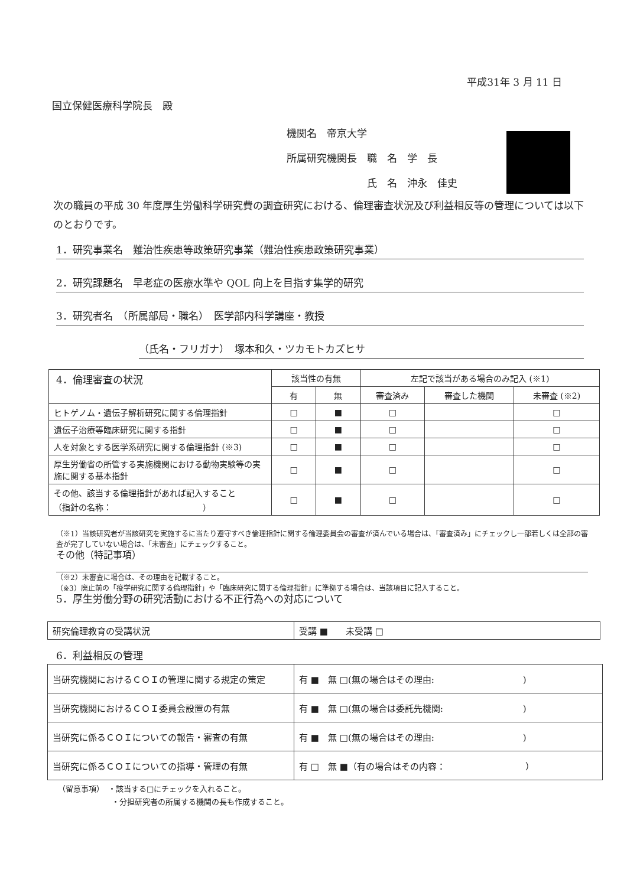平成31年 3 月 11 日
国立保健医療科学院長　殿
機関名　帝京大学
所属研究機関長　職　名　学　長
　　　　　　　　氏　名　沖永　佳史
次の職員の平成 30 年度厚生労働科学研究費の調査研究における、倫理審査状況及び利益相反等の管理については以下のとおりです。
1．研究事業名　難治性疾患等政策研究事業（難治性疾患政策研究事業）
2．研究課題名　早老症の医療水準や QOL 向上を目指す集学的研究
3．研究者名　（所属部局・職名）　医学部内科学講座・教授
（氏名・フリガナ）　塚本和久・ツカモトカズヒサ
4．倫理審査の状況
| | 該当性の有無 | | 左記で該当がある場合のみ記入 (※1) | | |
| --- | --- | --- | --- | --- | --- |
| | 有 | 無 | 審査済み | 審査した機関 | 未審査 (※2) |
| ヒトゲノム・遺伝子解析研究に関する倫理指針 | □ | ■ | □ | | □ |
| 遺伝子治療等臨床研究に関する指針 | □ | ■ | □ | | □ |
| 人を対象とする医学系研究に関する倫理指針 (※3) | □ | ■ | □ | | □ |
| 厚生労働省の所管する実施機関における動物実験等の実施に関する基本指針 | □ | ■ | □ | | □ |
| その他、該当する倫理指針があれば記入すること （指針の名称： ） | □ | ■ | □ | | □ |
（※1）当該研究者が当該研究を実施するに当たり遵守すべき倫理指針に関する倫理委員会の審査が済んでいる場合は、「審査済み」にチェックし一部若しくは全部の審査が完了していない場合は、「未審査」にチェックすること。
その他（特記事項）
（※2）未審査に場合は、その理由を記載すること。
（※3）廃止前の「疫学研究に関する倫理指針」や「臨床研究に関する倫理指針」に準拠する場合は、当該項目に記入すること。
5．厚生労働分野の研究活動における不正行為への対応について
| 研究倫理教育の受講状況 | 受講 ■ 未受講 □ |
6．利益相反の管理
| 当研究機関におけるＣＯＩの管理に関する規定の策定 | 有 ■ 無 □(無の場合はその理由: ) |
| 当研究機関におけるＣＯＩ委員会設置の有無 | 有 ■ 無 □(無の場合は委託先機関: ) |
| 当研究に係るＣＯＩについての報告・審査の有無 | 有 ■ 無 □(無の場合はその理由: ) |
| 当研究に係るＣＯＩについての指導・管理の有無 | 有 □ 無 ■（有の場合はその内容： ） |
（留意事項）　・該当する□にチェックを入れること。
　　　　　　　・分担研究者の所属する機関の長も作成すること。